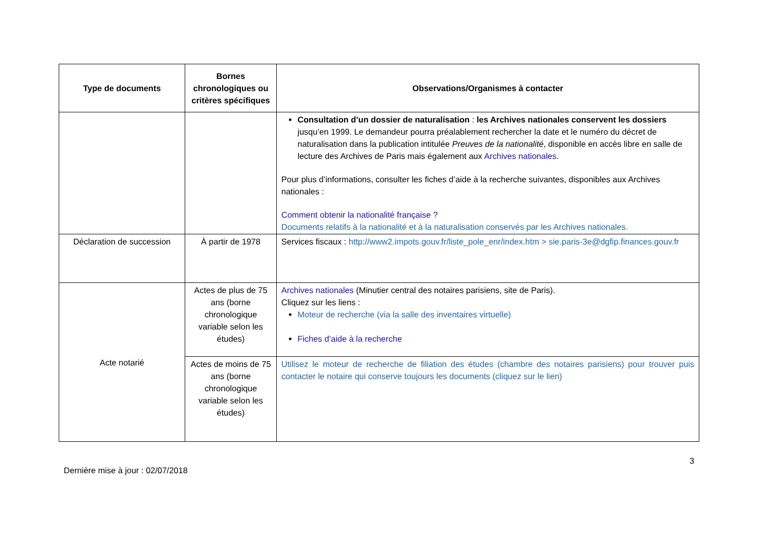| Type de documents | Bornes chronologiques ou critères spécifiques | Observations/Organismes à contacter |
| --- | --- | --- |
| | | Consultation d’un dossier de naturalisation : les Archives nationales conservent les dossiers jusqu’en 1999. Le demandeur pourra préalablement rechercher la date et le numéro du décret de naturalisation dans la publication intitulée Preuves de la nationalité , disponible en accès libre en salle de lecture des Archives de Paris mais également aux Archives nationales . Pour plus d’informations, consulter les fiches d’aide à la recherche suivantes, disponibles aux Archives nationales : Comment obtenir la nationalité française ? Documents relatifs à la nationalité et à la naturalisation conservés par les Archives nationales. |
| Déclaration de succession | À partir de 1978 | Services fiscaux : http://www2.impots.gouv.fr/liste_pole_enr/index.htm > sie.paris-3e@dgfip.finances.gouv.fr |
| Acte notarié | Actes de plus de 75 ans (borne chronologique variable selon les études) | Archives nationales (Minutier central des notaires parisiens, site de Paris). Cliquez sur les liens : Moteur de recherche (via la salle des inventaires virtuelle) Fiches d’aide à la recherche |
| | Actes de moins de 75 ans (borne chronologique variable selon les études) | Utilisez le moteur de recherche de filiation des études (chambre des notaires parisiens) pour trouver puis contacter le notaire qui conserve toujours les documents (cliquez sur le lien) |
3
Dernière mise à jour : 02/07/2018